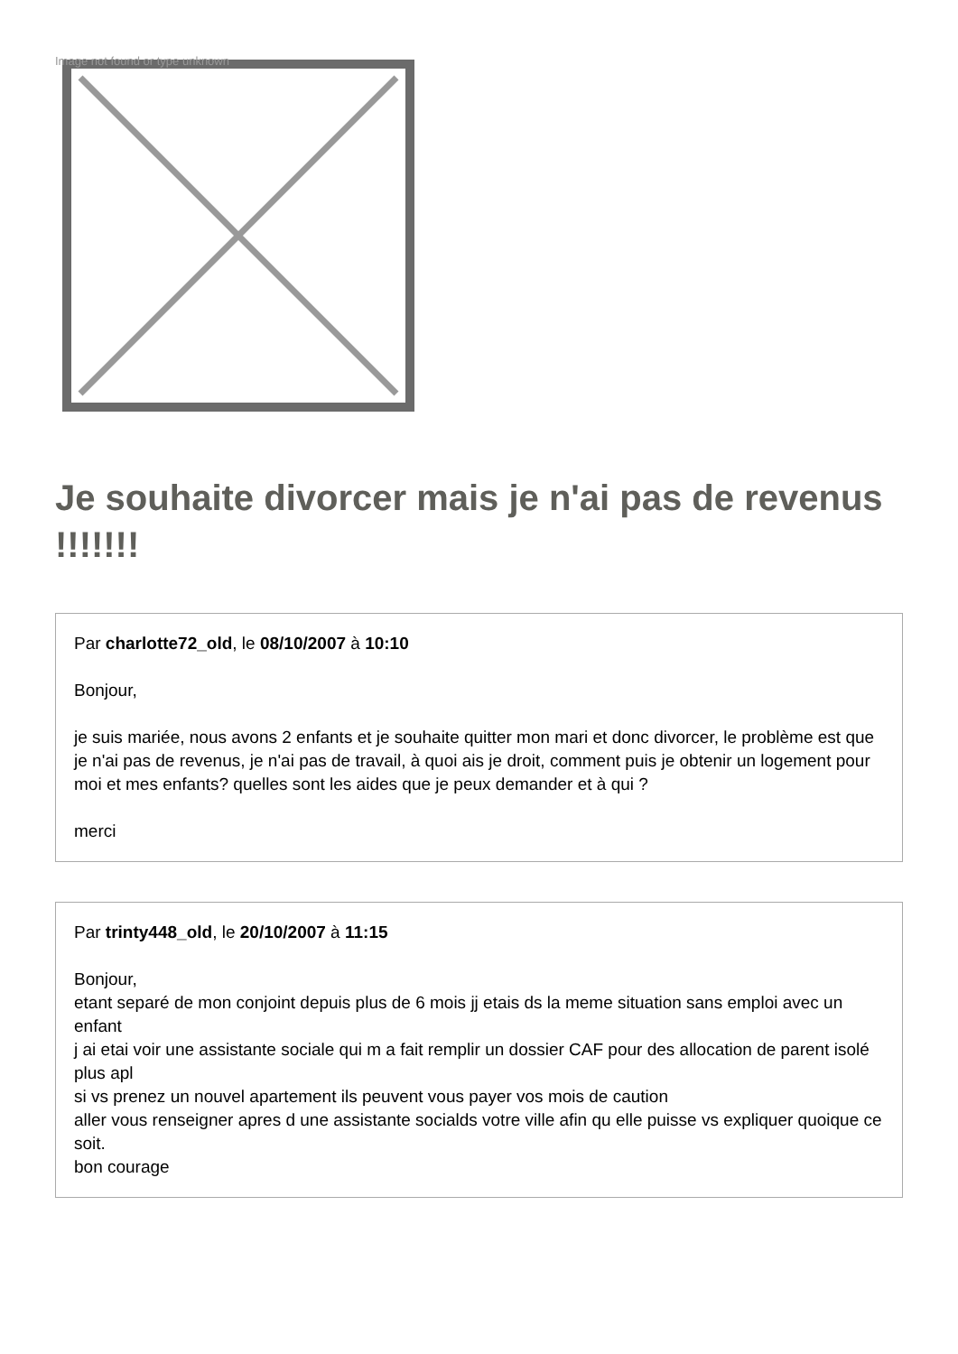Image not found or type unknown
Je souhaite divorcer mais je n'ai pas de revenus !!!!!!!
Par charlotte72_old, le 08/10/2007 à 10:10
Bonjour,
je suis mariée, nous avons 2 enfants et je souhaite quitter mon mari et donc divorcer, le problème est que je n'ai pas de revenus, je n'ai pas de travail, à quoi ais je droit, comment puis je obtenir un logement pour moi et mes enfants? quelles sont les aides que je peux demander et à qui ?
merci
Par trinty448_old, le 20/10/2007 à 11:15
Bonjour,
etant separé de mon conjoint depuis plus de 6 mois jj etais ds la meme situation sans emploi avec un enfant
j ai etai voir une assistante sociale qui m a fait remplir un dossier CAF pour des allocation de parent isolé plus apl
si vs prenez un nouvel apartement ils peuvent vous payer vos mois de caution
aller vous renseigner apres d une assistante socialds votre ville afin qu elle puisse vs expliquer quoique ce soit.
bon courage